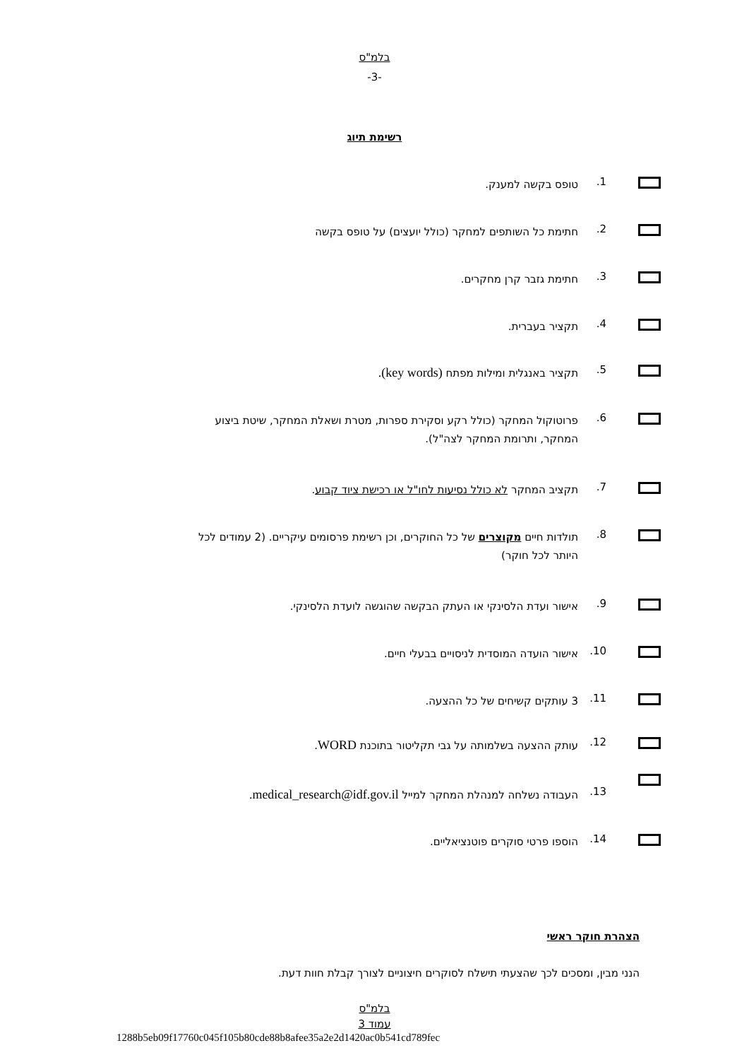בלמ"ס
-3-
רשימת תיוג
1.
טופס בקשה למענק.
2.
חתימת כל השותפים למחקר (כולל יועצים) על טופס בקשה
3.
חתימת גזבר קרן מחקרים.
4.
תקציר בעברית.
5.
תקציר באנגלית ומילות מפתח (key words).
6.
פרוטוקול המחקר (כולל רקע וסקירת ספרות, מטרת ושאלת המחקר, שיטת ביצוע המחקר, ותרומת המחקר לצה"ל).
7.
תקציב המחקר לא כולל נסיעות לחו"ל או רכישת ציוד קבוע.
8.
תולדות חיים מקוצרים של כל החוקרים, וכן רשימת פרסומים עיקריים. (2 עמודים לכל היותר לכל חוקר)
9.
אישור ועדת הלסינקי או העתק הבקשה שהוגשה לועדת הלסינקי.
10.
אישור הועדה המוסדית לניסויים בבעלי חיים.
11.
3 עותקים קשיחים של כל ההצעה.
12.
עותק ההצעה בשלמותה על גבי תקליטור בתוכנת WORD.
13.
העבודה נשלחה למנהלת המחקר למייל medical_research@idf.gov.il.
14.
הוספו פרטי סוקרים פוטנציאליים.
הצהרת חוקר ראשי
הנני מבין, ומסכים לכך שהצעתי תישלח לסוקרים חיצוניים לצורך קבלת חוות דעת.
בלמ"ס
עמוד 3
1288b5eb09f17760c045f105b80cde88b8afee35a2e2d1420ac0b541cd789fec